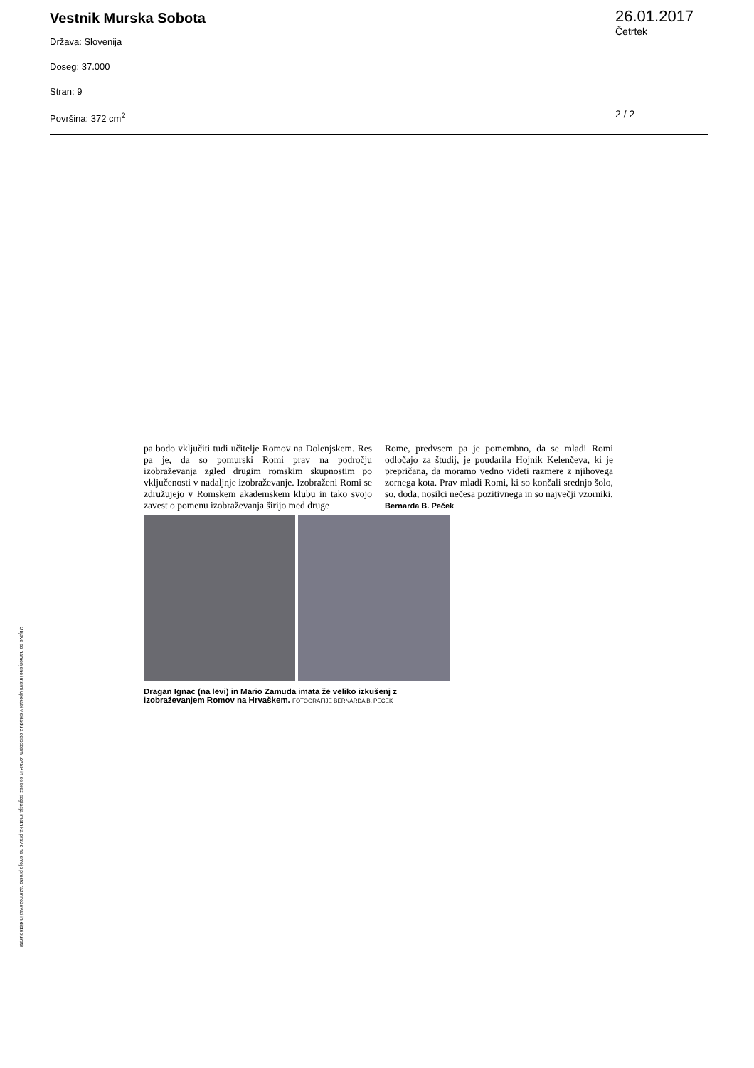Vestnik Murska Sobota
Država: Slovenija
Doseg: 37.000
Stran: 9
Površina: 372 cm<sup>2</sup>
26.01.2017
Četrtek
2 / 2
pa bodo vključiti tudi učitelje Romov na Dolenjskem. Res pa je, da so pomurski Romi prav na področju izobraževanja zgled drugim romskim skupnostim po vključenosti v nadaljnje izobraževanje. Izobraženi Romi se združujejo v Romskem akademskem klubu in tako svojo zavest o pomenu izobraževanja širijo med druge
Rome, predvsem pa je pomembno, da se mladi Romi odločajo za študij, je poudarila Hojnik Kelenčeva, ki je prepričana, da moramo vedno videti razmere z njihovega zornega kota. Prav mladi Romi, ki so končali srednjo šolo, so, doda, nosilci nečesa pozitivnega in so največji vzorniki.
Bernarda B. Peček
Dragan Ignac (na levi) in Mario Zamuda imata že veliko izkušenj z izobraževanjem Romov na Hrvaškem. FOTOGRAFIJE BERNARDA B. PEČEK
Objave so namenjene interni uporabi v skladu z odločbami ZASP in se brez soglasja imetnika pravic ne smejo prosto razmnoževati in distribuirati!